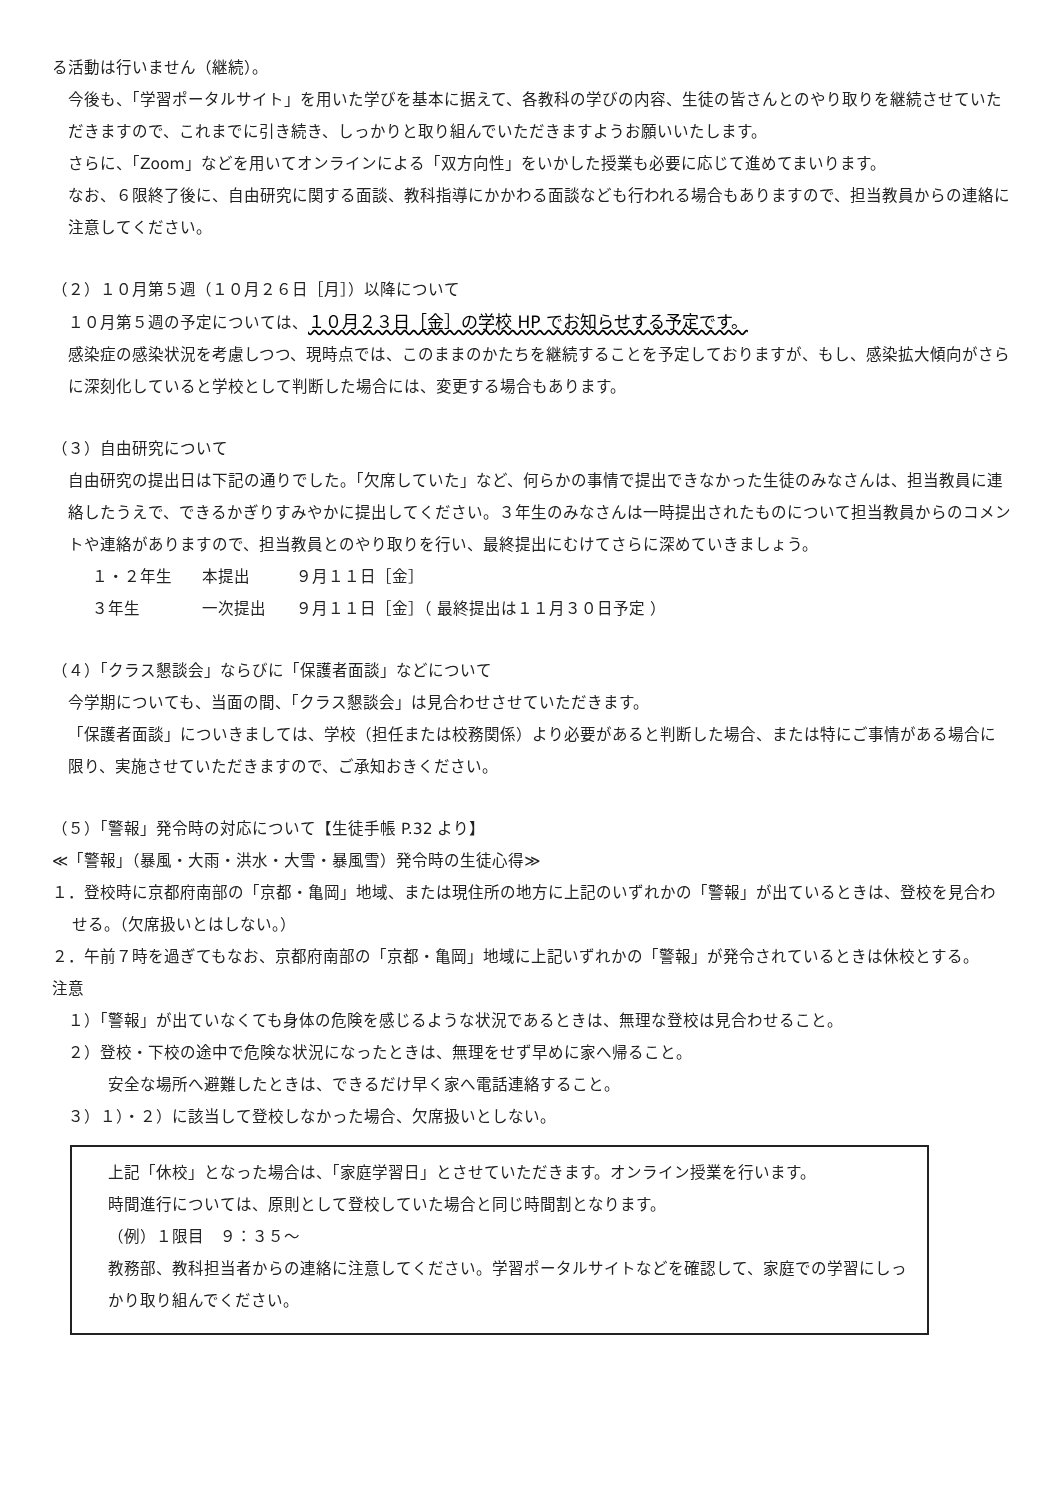る活動は行いません（継続）。
今後も、「学習ポータルサイト」を用いた学びを基本に据えて、各教科の学びの内容、生徒の皆さんとのやり取りを継続させていただきますので、これまでに引き続き、しっかりと取り組んでいただきますようお願いいたします。
さらに、「Zoom」などを用いてオンラインによる「双方向性」をいかした授業も必要に応じて進めてまいります。
なお、６限終了後に、自由研究に関する面談、教科指導にかかわる面談なども行われる場合もありますので、担当教員からの連絡に注意してください。
（２）１０月第５週（１０月２６日［月］）以降について
１０月第５週の予定については、１０月２３日［金］の学校 HP でお知らせする予定です。
感染症の感染状況を考慮しつつ、現時点では、このままのかたちを継続することを予定しておりますが、もし、感染拡大傾向がさらに深刻化していると学校として判断した場合には、変更する場合もあります。
（３）自由研究について
自由研究の提出日は下記の通りでした。「欠席していた」など、何らかの事情で提出できなかった生徒のみなさんは、担当教員に連絡したうえで、できるかぎりすみやかに提出してください。３年生のみなさんは一時提出されたものについて担当教員からのコメントや連絡がありますので、担当教員とのやり取りを行い、最終提出にむけてさらに深めていきましょう。
| １・２年生 | 本提出 | ９月１１日［金］ |
| ３年生 | 一次提出 | ９月１１日［金］（ 最終提出は１１月３０日予定 ） |
（４）「クラス懇談会」ならびに「保護者面談」などについて
今学期についても、当面の間、「クラス懇談会」は見合わせさせていただきます。
「保護者面談」についきましては、学校（担任または校務関係）より必要があると判断した場合、または特にご事情がある場合に限り、実施させていただきますので、ご承知おきください。
（５）「警報」発令時の対応について【生徒手帳 P.32 より】
≪「警報」（暴風・大雨・洪水・大雪・暴風雪）発令時の生徒心得≫
１．登校時に京都府南部の「京都・亀岡」地域、または現住所の地方に上記のいずれかの「警報」が出ているときは、登校を見合わせる。（欠席扱いとはしない。）
２．午前７時を過ぎてもなお、京都府南部の「京都・亀岡」地域に上記いずれかの「警報」が発令されているときは休校とする。
注意
１）「警報」が出ていなくても身体の危険を感じるような状況であるときは、無理な登校は見合わせること。
２）登校・下校の途中で危険な状況になったときは、無理をせず早めに家へ帰ること。
安全な場所へ避難したときは、できるだけ早く家へ電話連絡すること。
３）１）・２）に該当して登校しなかった場合、欠席扱いとしない。
上記「休校」となった場合は、「家庭学習日」とさせていただきます。オンライン授業を行います。
時間進行については、原則として登校していた場合と同じ時間割となります。
（例）１限目　９：３５～
教務部、教科担当者からの連絡に注意してください。学習ポータルサイトなどを確認して、家庭での学習にしっかり取り組んでください。